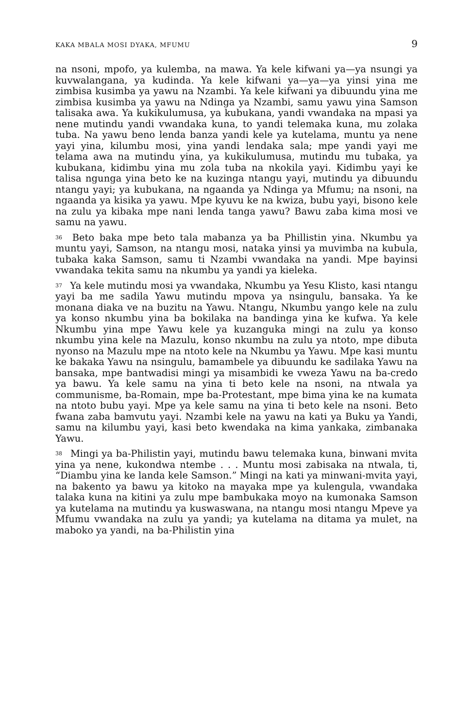KAKA MBALA MOSI DYAKA, MFUMU 9
na nsoni, mpofo, ya kulemba, na mawa. Ya kele kifwani ya—ya nsungi ya kuvwalangana, ya kudinda. Ya kele kifwani ya—ya—ya yinsi yina me zimbisa kusimba ya yawu na Nzambi. Ya kele kifwani ya dibuundu yina me zimbisa kusimba ya yawu na Ndinga ya Nzambi, samu yawu yina Samson talisaka awa. Ya kukikulumusa, ya kubukana, yandi vwandaka na mpasi ya nene mutindu yandi vwandaka kuna, to yandi telemaka kuna, mu zolaka tuba. Na yawu beno lenda banza yandi kele ya kutelama, muntu ya nene yayi yina, kilumbu mosi, yina yandi lendaka sala; mpe yandi yayi me telama awa na mutindu yina, ya kukikulumusa, mutindu mu tubaka, ya kubukana, kidimbu yina mu zola tuba na nkokila yayi. Kidimbu yayi ke talisa ngunga yina beto ke na kuzinga ntangu yayi, mutindu ya dibuundu ntangu yayi; ya kubukana, na ngaanda ya Ndinga ya Mfumu; na nsoni, na ngaanda ya kisika ya yawu. Mpe kyuvu ke na kwiza, bubu yayi, bisono kele na zulu ya kibaka mpe nani lenda tanga yawu? Bawu zaba kima mosi ve samu na yawu.
<sup>36</sup> Beto baka mpe beto tala mabanza ya ba Phillistin yina. Nkumbu ya muntu yayi, Samson, na ntangu mosi, nataka yinsi ya muvimba na kubula, tubaka kaka Samson, samu ti Nzambi vwandaka na yandi. Mpe bayinsi vwandaka tekita samu na nkumbu ya yandi ya kieleka.
<sup>37</sup> Ya kele mutindu mosi ya vwandaka, Nkumbu ya Yesu Klisto, kasi ntangu yayi ba me sadila Yawu mutindu mpova ya nsingulu, bansaka. Ya ke monana diaka ve na buzitu na Yawu. Ntangu, Nkumbu yango kele na zulu ya konso nkumbu yina ba bokilaka na bandinga yina ke kufwa. Ya kele Nkumbu yina mpe Yawu kele ya kuzanguka mingi na zulu ya konso nkumbu yina kele na Mazulu, konso nkumbu na zulu ya ntoto, mpe dibuta nyonso na Mazulu mpe na ntoto kele na Nkumbu ya Yawu. Mpe kasi muntu ke bakaka Yawu na nsingulu, bamambele ya dibuundu ke sadilaka Yawu na bansaka, mpe bantwadisi mingi ya misambidi ke vweza Yawu na ba-credo ya bawu. Ya kele samu na yina ti beto kele na nsoni, na ntwala ya communisme, ba-Romain, mpe ba-Protestant, mpe bima yina ke na kumata na ntoto bubu yayi. Mpe ya kele samu na yina ti beto kele na nsoni. Beto fwana zaba bamvutu yayi. Nzambi kele na yawu na kati ya Buku ya Yandi, samu na kilumbu yayi, kasi beto kwendaka na kima yankaka, zimbanaka Yawu.
<sup>38</sup> Mingi ya ba-Philistin yayi, mutindu bawu telemaka kuna, binwani mvita yina ya nene, kukondwa ntembe . . . Muntu mosi zabisaka na ntwala, ti, “Diambu yina ke landa kele Samson.” Mingi na kati ya minwani-mvita yayi, na bakento ya bawu ya kitoko na mayaka mpe ya kulengula, vwandaka talaka kuna na kitini ya zulu mpe bambukaka moyo na kumonaka Samson ya kutelama na mutindu ya kuswaswana, na ntangu mosi ntangu Mpeve ya Mfumu vwandaka na zulu ya yandi; ya kutelama na ditama ya mulet, na maboko ya yandi, na ba-Philistin yina